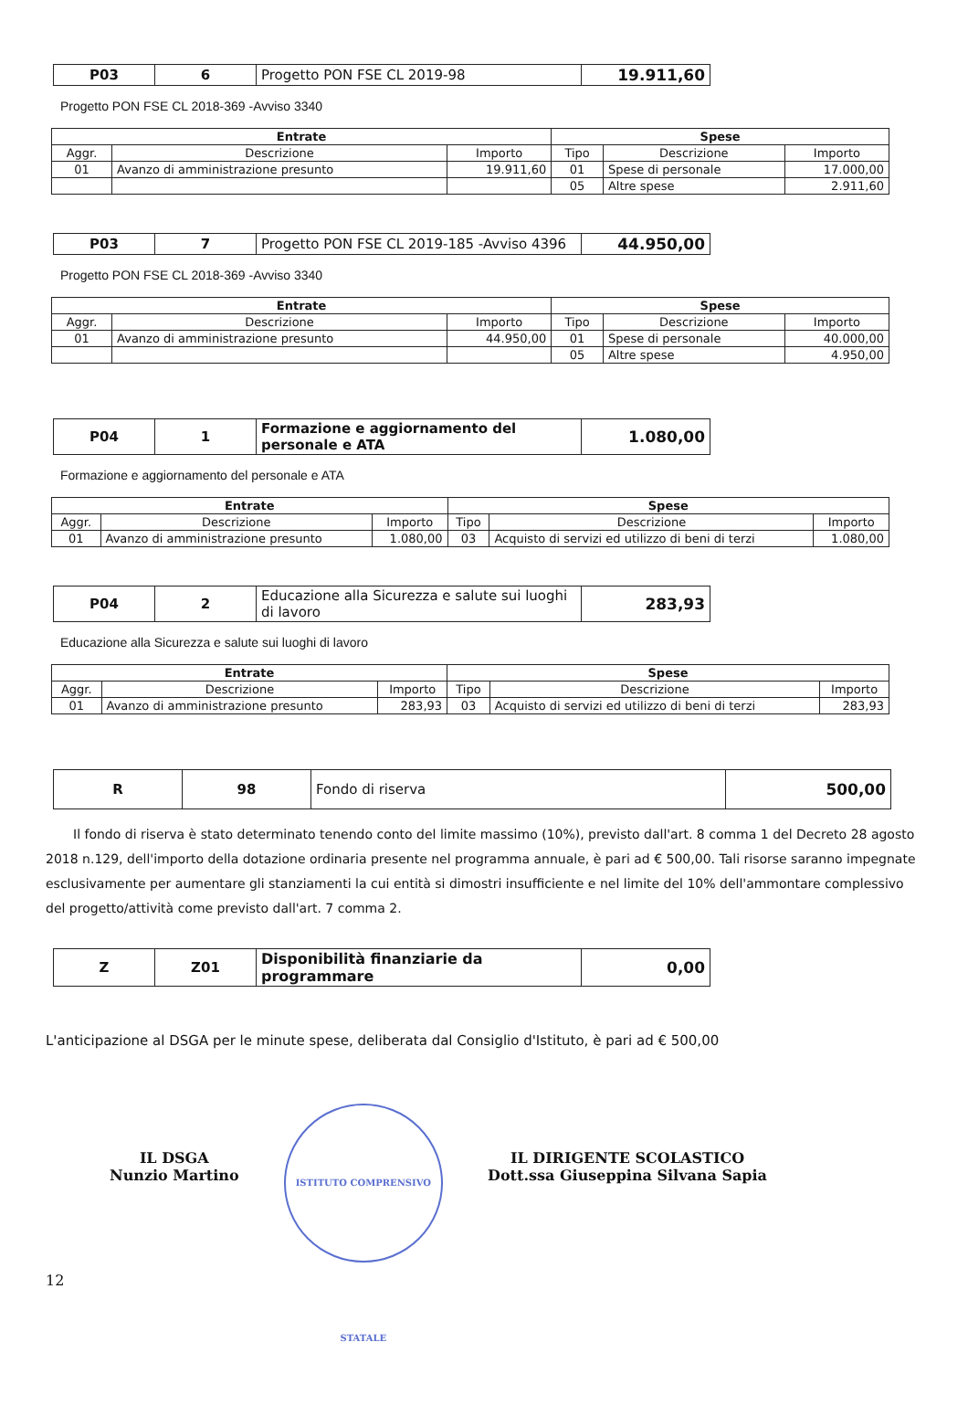| P03 | 6 | Progetto PON FSE CL 2019-98 | 19.911,60 |
Progetto PON FSE CL 2018-369 -Avviso 3340
| Entrate | | | Spese | | |
| --- | --- | --- | --- | --- | --- |
| Aggr. | Descrizione | Importo | Tipo | Descrizione | Importo |
| 01 | Avanzo di amministrazione presunto | 19.911,60 | 01 | Spese di personale | 17.000,00 |
| | | | 05 | Altre spese | 2.911,60 |
| P03 | 7 | Progetto PON FSE CL 2019-185 -Avviso 4396 | 44.950,00 |
Progetto PON FSE CL 2018-369 -Avviso 3340
| Entrate | | | Spese | | |
| --- | --- | --- | --- | --- | --- |
| Aggr. | Descrizione | Importo | Tipo | Descrizione | Importo |
| 01 | Avanzo di amministrazione presunto | 44.950,00 | 01 | Spese di personale | 40.000,00 |
| | | | 05 | Altre spese | 4.950,00 |
| P04 | 1 | Formazione e aggiornamento del personale e ATA | 1.080,00 |
Formazione e aggiornamento del personale e ATA
| Entrate | | | Spese | | |
| --- | --- | --- | --- | --- | --- |
| Aggr. | Descrizione | Importo | Tipo | Descrizione | Importo |
| 01 | Avanzo di amministrazione presunto | 1.080,00 | 03 | Acquisto di servizi ed utilizzo di beni di terzi | 1.080,00 |
| P04 | 2 | Educazione alla Sicurezza e salute sui luoghi di lavoro | 283,93 |
Educazione alla Sicurezza e salute sui luoghi di lavoro
| Entrate | | | Spese | | |
| --- | --- | --- | --- | --- | --- |
| Aggr. | Descrizione | Importo | Tipo | Descrizione | Importo |
| 01 | Avanzo di amministrazione presunto | 283,93 | 03 | Acquisto di servizi ed utilizzo di beni di terzi | 283,93 |
| R | 98 | Fondo di riserva | 500,00 |
Il fondo di riserva è stato determinato tenendo conto del limite massimo (10%), previsto dall'art. 8 comma 1 del Decreto 28 agosto 2018 n.129, dell'importo della dotazione ordinaria presente nel programma annuale, è pari ad € 500,00. Tali risorse saranno impegnate esclusivamente per aumentare gli stanziamenti la cui entità si dimostri insufficiente e nel limite del 10% dell'ammontare complessivo del progetto/attività come previsto dall'art. 7 comma 2.
| Z | Z01 | Disponibilità finanziarie da programmare | 0,00 |
L'anticipazione al DSGA per le minute spese, deliberata dal Consiglio d'Istituto, è pari ad € 500,00
IL DSGA
Nunzio Martino
ISTITUTO COMPRENSIVO STATALE
IL DIRIGENTE SCOLASTICO
Dott.ssa Giuseppina Silvana Sapia
12